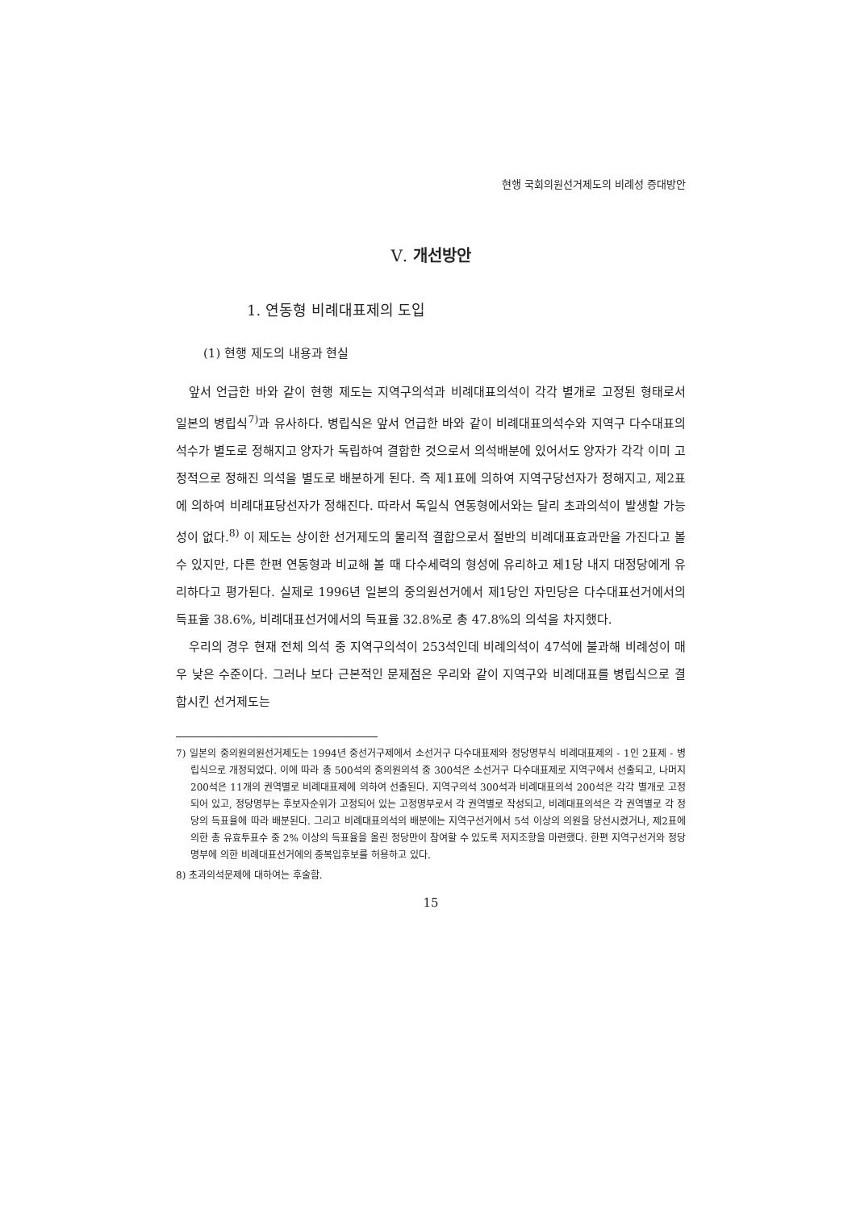현행 국회의원선거제도의 비례성 증대방안
Ⅴ. 개선방안
1. 연동형 비례대표제의 도입
(1) 현행 제도의 내용과 현실
앞서 언급한 바와 같이 현행 제도는 지역구의석과 비례대표의석이 각각 별개로 고정된 형태로서 일본의 병립식<sup>7)</sup>과 유사하다. 병립식은 앞서 언급한 바와 같이 비례대표의석수와 지역구 다수대표의석수가 별도로 정해지고 양자가 독립하여 결합한 것으로서 의석배분에 있어서도 양자가 각각 이미 고정적으로 정해진 의석을 별도로 배분하게 된다. 즉 제1표에 의하여 지역구당선자가 정해지고, 제2표에 의하여 비례대표당선자가 정해진다. 따라서 독일식 연동형에서와는 달리 초과의석이 발생할 가능성이 없다.<sup>8)</sup> 이 제도는 상이한 선거제도의 물리적 결합으로서 절반의 비례대표효과만을 가진다고 볼 수 있지만, 다른 한편 연동형과 비교해 볼 때 다수세력의 형성에 유리하고 제1당 내지 대정당에게 유리하다고 평가된다. 실제로 1996년 일본의 중의원선거에서 제1당인 자민당은 다수대표선거에서의 득표율 38.6%, 비례대표선거에서의 득표율 32.8%로 총 47.8%의 의석을 차지했다.
우리의 경우 현재 전체 의석 중 지역구의석이 253석인데 비례의석이 47석에 불과해 비례성이 매우 낮은 수준이다. 그러나 보다 근본적인 문제점은 우리와 같이 지역구와 비례대표를 병립식으로 결합시킨 선거제도는
7) 일본의 중의원의원선거제도는 1994년 중선거구제에서 소선거구 다수대표제와 정당명부식 비례대표제의 - 1인 2표제 - 병립식으로 개정되었다. 이에 따라 총 500석의 중의원의석 중 300석은 소선거구 다수대표제로 지역구에서 선출되고, 나머지 200석은 11개의 권역별로 비례대표제에 의하여 선출된다. 지역구의석 300석과 비례대표의석 200석은 각각 별개로 고정되어 있고, 정당명부는 후보자순위가 고정되어 있는 고정명부로서 각 권역별로 작성되고, 비례대표의석은 각 권역별로 각 정당의 득표율에 따라 배분된다. 그리고 비례대표의석의 배분에는 지역구선거에서 5석 이상의 의원을 당선시켰거나, 제2표에 의한 총 유효투표수 중 2% 이상의 득표율을 올린 정당만이 참여할 수 있도록 저지조항을 마련했다. 한편 지역구선거와 정당명부에 의한 비례대표선거에의 중복입후보를 허용하고 있다.
8) 초과의석문제에 대하여는 후술함.
15